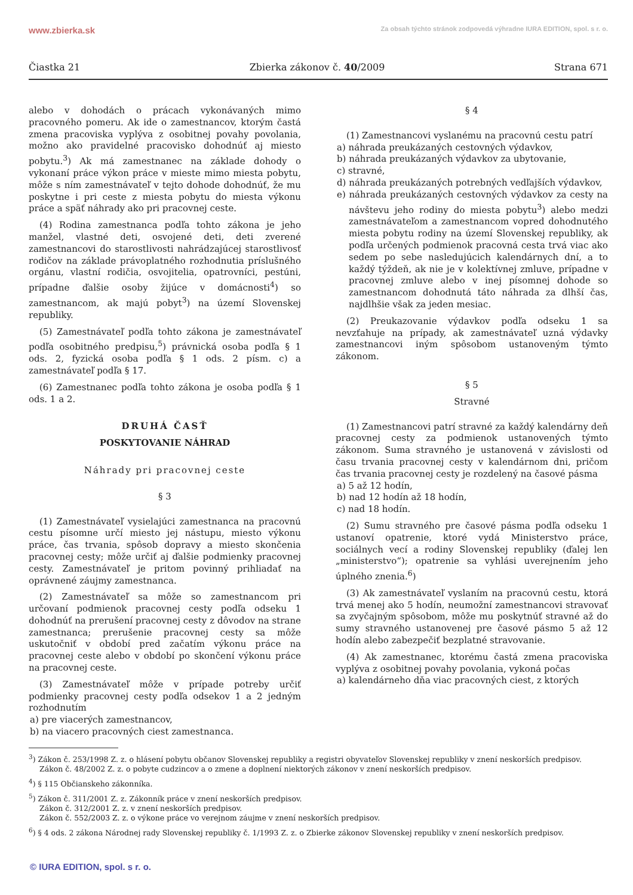www.zbierka.sk Za obsah týchto stránok zodpovedá výhradne IURA EDITION, spol. s r. o.
Čiastka 21 Zbierka zákonov č. 40/2009 Strana 671
alebo v dohodách o prácach vykonávaných mimo pracovného pomeru. Ak ide o zamestnancov, ktorým častá zmena pracoviska vyplýva z osobitnej povahy povolania, možno ako pravidelné pracovisko dohodnúť aj miesto pobytu.<sup>3</sup>) Ak má zamestnanec na základe dohody o vykonaní práce výkon práce v mieste mimo miesta pobytu, môže s ním zamestnávateľ v tejto dohode dohodnúť, že mu poskytne i pri ceste z miesta pobytu do miesta výkonu práce a späť náhrady ako pri pracovnej ceste.
(4) Rodina zamestnanca podľa tohto zákona je jeho manžel, vlastné deti, osvojené deti, deti zverené zamestnancovi do starostlivosti nahrádzajúcej starostlivosť rodičov na základe právoplatného rozhodnutia príslušného orgánu, vlastní rodičia, osvojitelia, opatrovníci, pestúni, prípadne ďalšie osoby žijúce v domácnosti<sup>4</sup>) so zamestnancom, ak majú pobyt<sup>3</sup>) na území Slovenskej republiky.
(5) Zamestnávateľ podľa tohto zákona je zamestnávateľ podľa osobitného predpisu,<sup>5</sup>) právnická osoba podľa § 1 ods. 2, fyzická osoba podľa § 1 ods. 2 písm. c) a zamestnávateľ podľa § 17.
(6) Zamestnanec podľa tohto zákona je osoba podľa § 1 ods. 1 a 2.
DRUHÁ ČASŤ
POSKYTOVANIE NÁHRAD
Náhrady pri pracovnej ceste
§ 3
(1) Zamestnávateľ vysielajúci zamestnanca na pracovnú cestu písomne určí miesto jej nástupu, miesto výkonu práce, čas trvania, spôsob dopravy a miesto skončenia pracovnej cesty; môže určiť aj ďalšie podmienky pracovnej cesty. Zamestnávateľ je pritom povinný prihliadať na oprávnené záujmy zamestnanca.
(2) Zamestnávateľ sa môže so zamestnancom pri určovaní podmienok pracovnej cesty podľa odseku 1 dohodnúť na prerušení pracovnej cesty z dôvodov na strane zamestnanca; prerušenie pracovnej cesty sa môže uskutočniť v období pred začatím výkonu práce na pracovnej ceste alebo v období po skončení výkonu práce na pracovnej ceste.
(3) Zamestnávateľ môže v prípade potreby určiť podmienky pracovnej cesty podľa odsekov 1 a 2 jedným rozhodnutím
a) pre viacerých zamestnancov,
b) na viacero pracovných ciest zamestnanca.
§ 4
(1) Zamestnancovi vyslanému na pracovnú cestu patrí
a) náhrada preukázaných cestovných výdavkov,
b) náhrada preukázaných výdavkov za ubytovanie,
c) stravné,
d) náhrada preukázaných potrebných vedľajších výdavkov,
e) náhrada preukázaných cestovných výdavkov za cesty na návštevu jeho rodiny do miesta pobytu<sup>3</sup>) alebo medzi zamestnávateľom a zamestnancom vopred dohodnutého miesta pobytu rodiny na území Slovenskej republiky, ak podľa určených podmienok pracovná cesta trvá viac ako sedem po sebe nasledujúcich kalendárnych dní, a to každý týždeň, ak nie je v kolektívnej zmluve, prípadne v pracovnej zmluve alebo v inej písomnej dohode so zamestnancom dohodnutá táto náhrada za dlhší čas, najdlhšie však za jeden mesiac.
(2) Preukazovanie výdavkov podľa odseku 1 sa nevzťahuje na prípady, ak zamestnávateľ uzná výdavky zamestnancovi iným spôsobom ustanoveným týmto zákonom.
§ 5
Stravné
(1) Zamestnancovi patrí stravné za každý kalendárny deň pracovnej cesty za podmienok ustanovených týmto zákonom. Suma stravného je ustanovená v závislosti od času trvania pracovnej cesty v kalendárnom dni, pričom čas trvania pracovnej cesty je rozdelený na časové pásma
a) 5 až 12 hodín,
b) nad 12 hodín až 18 hodín,
c) nad 18 hodín.
(2) Sumu stravného pre časové pásma podľa odseku 1 ustanoví opatrenie, ktoré vydá Ministerstvo práce, sociálnych vecí a rodiny Slovenskej republiky (ďalej len „ministerstvo“); opatrenie sa vyhlási uverejnením jeho úplného znenia.<sup>6</sup>)
(3) Ak zamestnávateľ vyslaním na pracovnú cestu, ktorá trvá menej ako 5 hodín, neumožní zamestnancovi stravovať sa zvyčajným spôsobom, môže mu poskytnúť stravné až do sumy stravného ustanovenej pre časové pásmo 5 až 12 hodín alebo zabezpečiť bezplatné stravovanie.
(4) Ak zamestnanec, ktorému častá zmena pracoviska vyplýva z osobitnej povahy povolania, vykoná počas
a) kalendárneho dňa viac pracovných ciest, z ktorých
<sup>3</sup>) Zákon č. 253/1998 Z. z. o hlásení pobytu občanov Slovenskej republiky a registri obyvateľov Slovenskej republiky v znení neskorších predpisov.
Zákon č. 48/2002 Z. z. o pobyte cudzincov a o zmene a doplnení niektorých zákonov v znení neskorších predpisov.
<sup>4</sup>) § 115 Občianskeho zákonníka.
<sup>5</sup>) Zákon č. 311/2001 Z. z. Zákonník práce v znení neskorších predpisov.
Zákon č. 312/2001 Z. z. v znení neskorších predpisov.
Zákon č. 552/2003 Z. z. o výkone práce vo verejnom záujme v znení neskorších predpisov.
<sup>6</sup>) § 4 ods. 2 zákona Národnej rady Slovenskej republiky č. 1/1993 Z. z. o Zbierke zákonov Slovenskej republiky v znení neskorších predpisov.
© IURA EDITION, spol. s r. o.